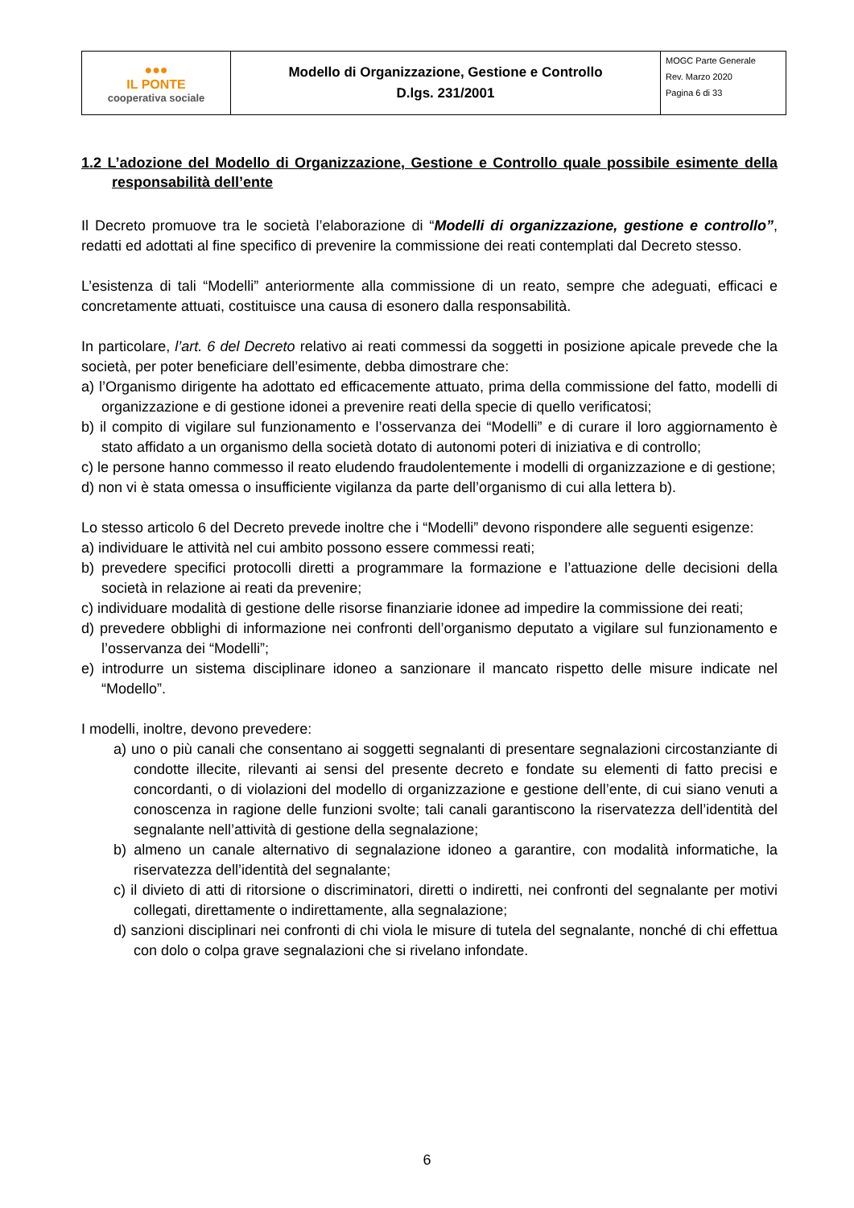| ●●● IL PONTE cooperativa sociale | Modello di Organizzazione, Gestione e Controllo D.lgs. 231/2001 | MOGC Parte Generale Rev. Marzo 2020 Pagina 6 di 33 |
1.2 L’adozione del Modello di Organizzazione, Gestione e Controllo quale possibile esimente della responsabilità dell’ente
Il Decreto promuove tra le società l’elaborazione di “Modelli di organizzazione, gestione e controllo”, redatti ed adottati al fine specifico di prevenire la commissione dei reati contemplati dal Decreto stesso.
L’esistenza di tali “Modelli” anteriormente alla commissione di un reato, sempre che adeguati, efficaci e concretamente attuati, costituisce una causa di esonero dalla responsabilità.
In particolare, l’art. 6 del Decreto relativo ai reati commessi da soggetti in posizione apicale prevede che la società, per poter beneficiare dell’esimente, debba dimostrare che:
a) l’Organismo dirigente ha adottato ed efficacemente attuato, prima della commissione del fatto, modelli di organizzazione e di gestione idonei a prevenire reati della specie di quello verificatosi;
b) il compito di vigilare sul funzionamento e l’osservanza dei “Modelli” e di curare il loro aggiornamento è stato affidato a un organismo della società dotato di autonomi poteri di iniziativa e di controllo;
c) le persone hanno commesso il reato eludendo fraudolentemente i modelli di organizzazione e di gestione;
d) non vi è stata omessa o insufficiente vigilanza da parte dell’organismo di cui alla lettera b).
Lo stesso articolo 6 del Decreto prevede inoltre che i “Modelli” devono rispondere alle seguenti esigenze:
a) individuare le attività nel cui ambito possono essere commessi reati;
b) prevedere specifici protocolli diretti a programmare la formazione e l’attuazione delle decisioni della società in relazione ai reati da prevenire;
c) individuare modalità di gestione delle risorse finanziarie idonee ad impedire la commissione dei reati;
d) prevedere obblighi di informazione nei confronti dell’organismo deputato a vigilare sul funzionamento e l’osservanza dei “Modelli”;
e) introdurre un sistema disciplinare idoneo a sanzionare il mancato rispetto delle misure indicate nel “Modello”.
I modelli, inoltre, devono prevedere:
a) uno o più canali che consentano ai soggetti segnalanti di presentare segnalazioni circostanziante di condotte illecite, rilevanti ai sensi del presente decreto e fondate su elementi di fatto precisi e concordanti, o di violazioni del modello di organizzazione e gestione dell’ente, di cui siano venuti a conoscenza in ragione delle funzioni svolte; tali canali garantiscono la riservatezza dell’identità del segnalante nell’attività di gestione della segnalazione;
b) almeno un canale alternativo di segnalazione idoneo a garantire, con modalità informatiche, la riservatezza dell’identità del segnalante;
c) il divieto di atti di ritorsione o discriminatori, diretti o indiretti, nei confronti del segnalante per motivi collegati, direttamente o indirettamente, alla segnalazione;
d) sanzioni disciplinari nei confronti di chi viola le misure di tutela del segnalante, nonché di chi effettua con dolo o colpa grave segnalazioni che si rivelano infondate.
6